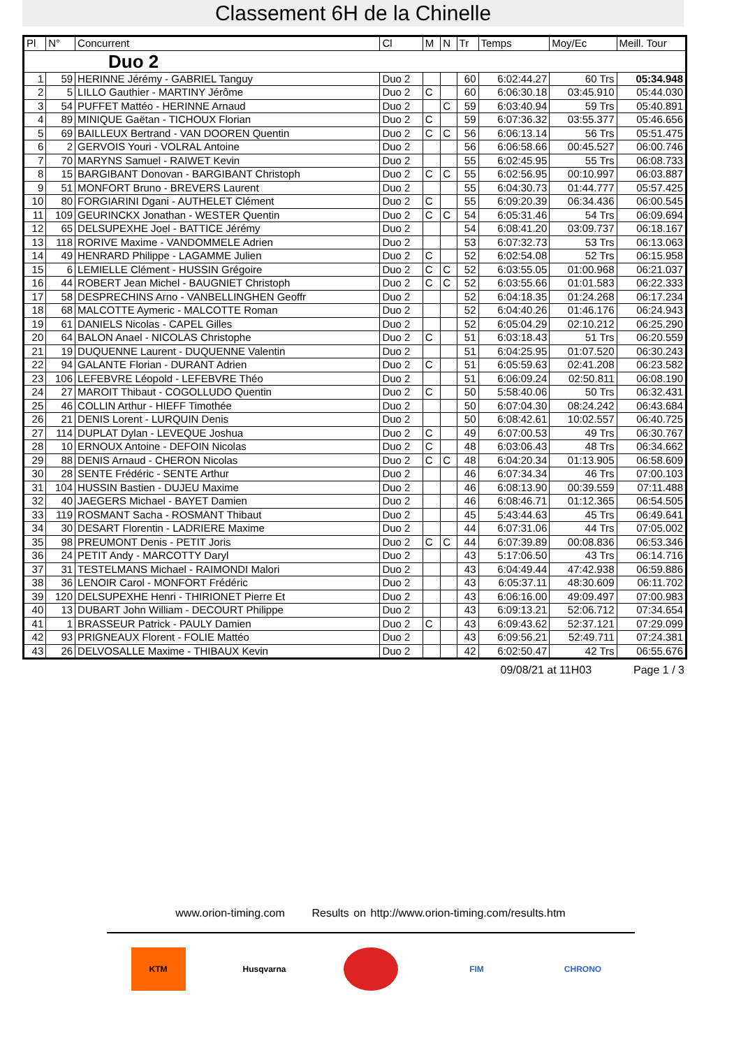Classement 6H de la Chinelle
| Pl | N° | Concurrent | Cl | M | N | Tr | Temps | Moy/Ec | Meill. Tour |
| --- | --- | --- | --- | --- | --- | --- | --- | --- | --- |
| Duo 2 | | | | | | | | | |
| 1 | 59 | HERINNE Jérémy - GABRIEL Tanguy | Duo 2 | | | 60 | 6:02:44.27 | 60 Trs | 05:34.948 |
| 2 | 5 | LILLO Gauthier - MARTINY Jérôme | Duo 2 | C | | 60 | 6:06:30.18 | 03:45.910 | 05:44.030 |
| 3 | 54 | PUFFET Mattéo - HERINNE Arnaud | Duo 2 | | C | 59 | 6:03:40.94 | 59 Trs | 05:40.891 |
| 4 | 89 | MINIQUE Gaëtan - TICHOUX Florian | Duo 2 | C | | 59 | 6:07:36.32 | 03:55.377 | 05:46.656 |
| 5 | 69 | BAILLEUX Bertrand - VAN DOOREN Quentin | Duo 2 | C | C | 56 | 6:06:13.14 | 56 Trs | 05:51.475 |
| 6 | 2 | GERVOIS Youri - VOLRAL Antoine | Duo 2 | | | 56 | 6:06:58.66 | 00:45.527 | 06:00.746 |
| 7 | 70 | MARYNS Samuel - RAIWET Kevin | Duo 2 | | | 55 | 6:02:45.95 | 55 Trs | 06:08.733 |
| 8 | 15 | BARGIBANT Donovan - BARGIBANT Christoph | Duo 2 | C | C | 55 | 6:02:56.95 | 00:10.997 | 06:03.887 |
| 9 | 51 | MONFORT Bruno - BREVERS Laurent | Duo 2 | | | 55 | 6:04:30.73 | 01:44.777 | 05:57.425 |
| 10 | 80 | FORGIARINI Dgani - AUTHELET Clément | Duo 2 | C | | 55 | 6:09:20.39 | 06:34.436 | 06:00.545 |
| 11 | 109 | GEURINCKX Jonathan - WESTER Quentin | Duo 2 | C | C | 54 | 6:05:31.46 | 54 Trs | 06:09.694 |
| 12 | 65 | DELSUPEXHE Joel - BATTICE Jérémy | Duo 2 | | | 54 | 6:08:41.20 | 03:09.737 | 06:18.167 |
| 13 | 118 | RORIVE Maxime - VANDOMMELE Adrien | Duo 2 | | | 53 | 6:07:32.73 | 53 Trs | 06:13.063 |
| 14 | 49 | HENRARD Philippe - LAGAMME Julien | Duo 2 | C | | 52 | 6:02:54.08 | 52 Trs | 06:15.958 |
| 15 | 6 | LEMIELLE Clément - HUSSIN Grégoire | Duo 2 | C | C | 52 | 6:03:55.05 | 01:00.968 | 06:21.037 |
| 16 | 44 | ROBERT Jean Michel - BAUGNIET Christoph | Duo 2 | C | C | 52 | 6:03:55.66 | 01:01.583 | 06:22.333 |
| 17 | 58 | DESPRECHINS Arno - VANBELLINGHEN Geoffr | Duo 2 | | | 52 | 6:04:18.35 | 01:24.268 | 06:17.234 |
| 18 | 68 | MALCOTTE Aymeric - MALCOTTE Roman | Duo 2 | | | 52 | 6:04:40.26 | 01:46.176 | 06:24.943 |
| 19 | 61 | DANIELS Nicolas - CAPEL Gilles | Duo 2 | | | 52 | 6:05:04.29 | 02:10.212 | 06:25.290 |
| 20 | 64 | BALON Anael - NICOLAS Christophe | Duo 2 | C | | 51 | 6:03:18.43 | 51 Trs | 06:20.559 |
| 21 | 19 | DUQUENNE Laurent - DUQUENNE Valentin | Duo 2 | | | 51 | 6:04:25.95 | 01:07.520 | 06:30.243 |
| 22 | 94 | GALANTE Florian - DURANT Adrien | Duo 2 | C | | 51 | 6:05:59.63 | 02:41.208 | 06:23.582 |
| 23 | 106 | LEFEBVRE Léopold - LEFEBVRE Théo | Duo 2 | | | 51 | 6:06:09.24 | 02:50.811 | 06:08.190 |
| 24 | 27 | MAROIT Thibaut - COGOLLUDO Quentin | Duo 2 | C | | 50 | 5:58:40.06 | 50 Trs | 06:32.431 |
| 25 | 46 | COLLIN Arthur - HIEFF Timothée | Duo 2 | | | 50 | 6:07:04.30 | 08:24.242 | 06:43.684 |
| 26 | 21 | DENIS Lorent - LURQUIN Denis | Duo 2 | | | 50 | 6:08:42.61 | 10:02.557 | 06:40.725 |
| 27 | 114 | DUPLAT Dylan - LEVEQUE Joshua | Duo 2 | C | | 49 | 6:07:00.53 | 49 Trs | 06:30.767 |
| 28 | 10 | ERNOUX Antoine - DEFOIN Nicolas | Duo 2 | C | | 48 | 6:03:06.43 | 48 Trs | 06:34.662 |
| 29 | 88 | DENIS Arnaud - CHERON Nicolas | Duo 2 | C | C | 48 | 6:04:20.34 | 01:13.905 | 06:58.609 |
| 30 | 28 | SENTE Frédéric - SENTE Arthur | Duo 2 | | | 46 | 6:07:34.34 | 46 Trs | 07:00.103 |
| 31 | 104 | HUSSIN Bastien - DUJEU Maxime | Duo 2 | | | 46 | 6:08:13.90 | 00:39.559 | 07:11.488 |
| 32 | 40 | JAEGERS Michael - BAYET Damien | Duo 2 | | | 46 | 6:08:46.71 | 01:12.365 | 06:54.505 |
| 33 | 119 | ROSMANT Sacha - ROSMANT Thibaut | Duo 2 | | | 45 | 5:43:44.63 | 45 Trs | 06:49.641 |
| 34 | 30 | DESART Florentin - LADRIERE Maxime | Duo 2 | | | 44 | 6:07:31.06 | 44 Trs | 07:05.002 |
| 35 | 98 | PREUMONT Denis - PETIT Joris | Duo 2 | C | C | 44 | 6:07:39.89 | 00:08.836 | 06:53.346 |
| 36 | 24 | PETIT Andy - MARCOTTY Daryl | Duo 2 | | | 43 | 5:17:06.50 | 43 Trs | 06:14.716 |
| 37 | 31 | TESTELMANS Michael - RAIMONDI Malori | Duo 2 | | | 43 | 6:04:49.44 | 47:42.938 | 06:59.886 |
| 38 | 36 | LENOIR Carol - MONFORT Frédéric | Duo 2 | | | 43 | 6:05:37.11 | 48:30.609 | 06:11.702 |
| 39 | 120 | DELSUPEXHE Henri - THIRIONET Pierre Et | Duo 2 | | | 43 | 6:06:16.00 | 49:09.497 | 07:00.983 |
| 40 | 13 | DUBART John William - DECOURT Philippe | Duo 2 | | | 43 | 6:09:13.21 | 52:06.712 | 07:34.654 |
| 41 | 1 | BRASSEUR Patrick - PAULY Damien | Duo 2 | C | | 43 | 6:09:43.62 | 52:37.121 | 07:29.099 |
| 42 | 93 | PRIGNEAUX Florent - FOLIE Mattéo | Duo 2 | | | 43 | 6:09:56.21 | 52:49.711 | 07:24.381 |
| 43 | 26 | DELVOSALLE Maxime - THIBAUX Kevin | Duo 2 | | | 42 | 6:02:50.47 | 42 Trs | 06:55.676 |
09/08/21 at 11H03 Page 1 / 3
www.orion-timing.com Results on http://www.orion-timing.com/results.htm
KTM Husqvarna FIM CHRONO